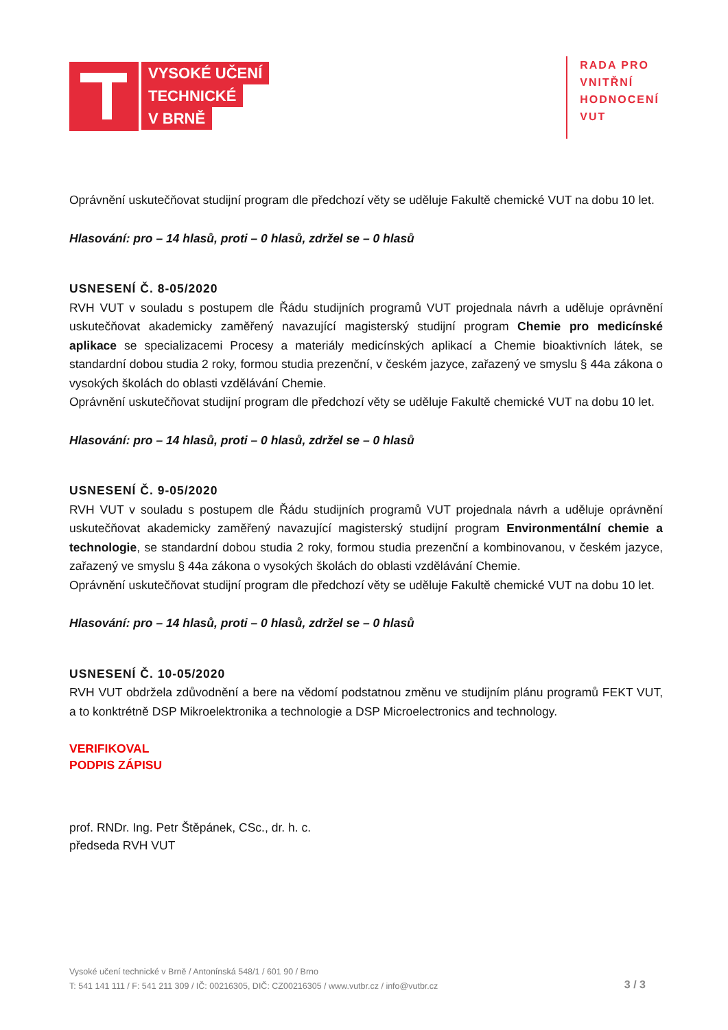VYSOKÉ UČENÍ
TECHNICKÉ
V BRNĚ
RADA PRO
VNITŘNÍ
HODNOCENÍ
VUT
Oprávnění uskutečňovat studijní program dle předchozí věty se uděluje Fakultě chemické VUT na dobu 10 let.
Hlasování: pro – 14 hlasů, proti – 0 hlasů, zdržel se – 0 hlasů
USNESENÍ Č. 8-05/2020
RVH VUT v souladu s postupem dle Řádu studijních programů VUT projednala návrh a uděluje oprávnění uskutečňovat akademicky zaměřený navazující magisterský studijní program Chemie pro medicínské aplikace se specializacemi Procesy a materiály medicínských aplikací a Chemie bioaktivních látek, se standardní dobou studia 2 roky, formou studia prezenční, v českém jazyce, zařazený ve smyslu § 44a zákona o vysokých školách do oblasti vzdělávání Chemie.
Oprávnění uskutečňovat studijní program dle předchozí věty se uděluje Fakultě chemické VUT na dobu 10 let.
Hlasování: pro – 14 hlasů, proti – 0 hlasů, zdržel se – 0 hlasů
USNESENÍ Č. 9-05/2020
RVH VUT v souladu s postupem dle Řádu studijních programů VUT projednala návrh a uděluje oprávnění uskutečňovat akademicky zaměřený navazující magisterský studijní program Environmentální chemie a technologie, se standardní dobou studia 2 roky, formou studia prezenční a kombinovanou, v českém jazyce, zařazený ve smyslu § 44a zákona o vysokých školách do oblasti vzdělávání Chemie.
Oprávnění uskutečňovat studijní program dle předchozí věty se uděluje Fakultě chemické VUT na dobu 10 let.
Hlasování: pro – 14 hlasů, proti – 0 hlasů, zdržel se – 0 hlasů
USNESENÍ Č. 10-05/2020
RVH VUT obdržela zdůvodnění a bere na vědomí podstatnou změnu ve studijním plánu programů FEKT VUT, a to konktrétně DSP Mikroelektronika a technologie a DSP Microelectronics and technology.
VERIFIKOVAL
PODPIS ZÁPISU
prof. RNDr. Ing. Petr Štěpánek, CSc., dr. h. c.
předseda RVH VUT
Vysoké učení technické v Brně / Antonínská 548/1 / 601 90 / Brno
T: 541 141 111 / F: 541 211 309 / IČ: 00216305, DIČ: CZ00216305 / www.vutbr.cz / info@vutbr.cz
3 / 3